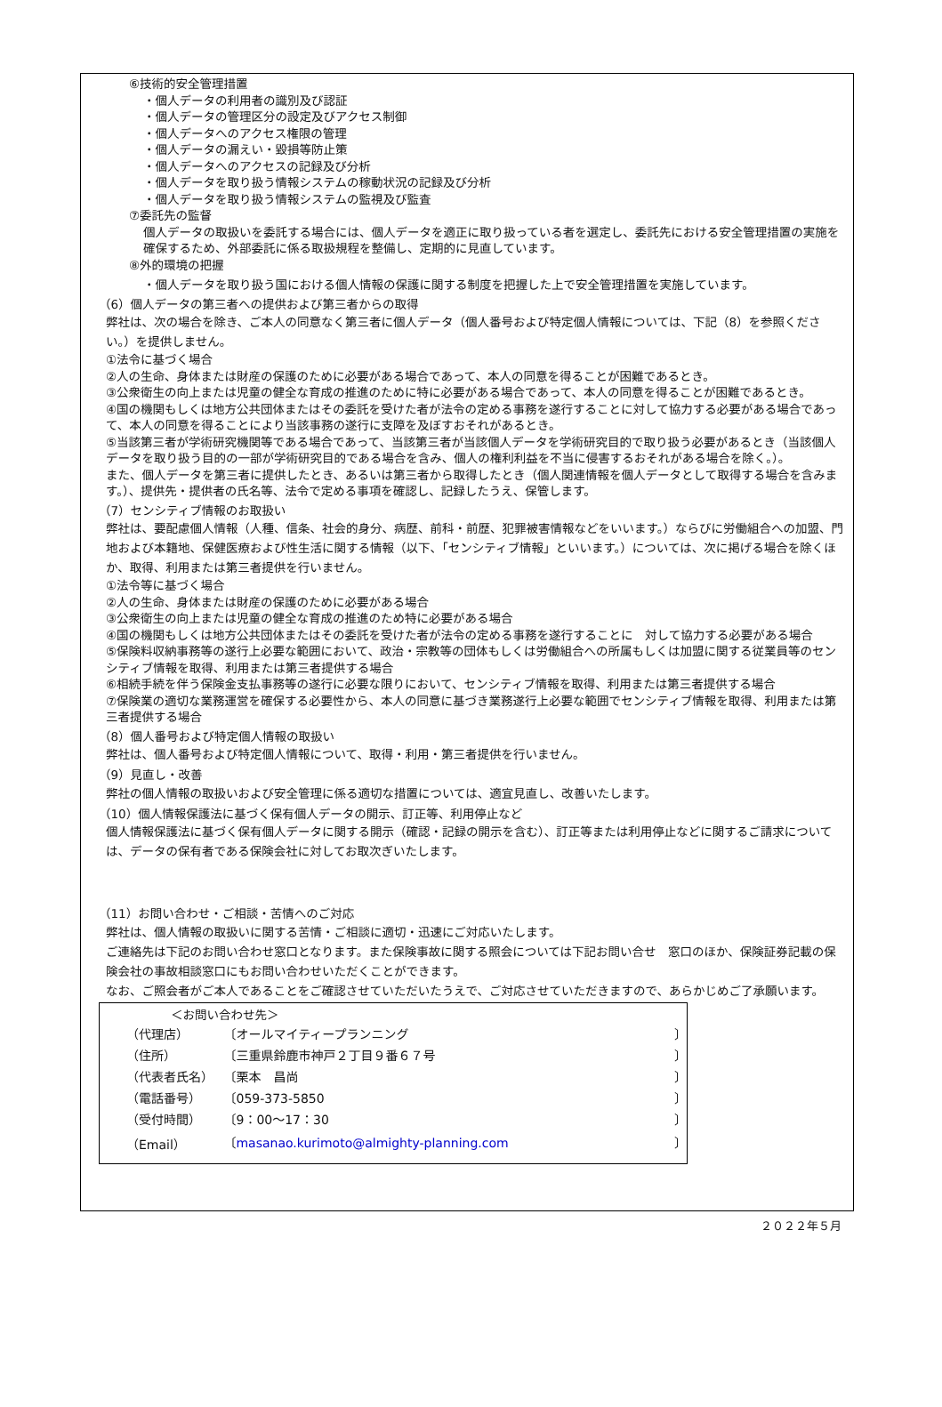⑥技術的安全管理措置
・個人データの利用者の識別及び認証
・個人データの管理区分の設定及びアクセス制御
・個人データへのアクセス権限の管理
・個人データの漏えい・毀損等防止策
・個人データへのアクセスの記録及び分析
・個人データを取り扱う情報システムの稼動状況の記録及び分析
・個人データを取り扱う情報システムの監視及び監査
⑦委託先の監督
個人データの取扱いを委託する場合には、個人データを適正に取り扱っている者を選定し、委託先における安全管理措置の実施を確保するため、外部委託に係る取扱規程を整備し、定期的に見直しています。
⑧外的環境の把握
・個人データを取り扱う国における個人情報の保護に関する制度を把握した上で安全管理措置を実施しています。
（6）個人データの第三者への提供および第三者からの取得
弊社は、次の場合を除き、ご本人の同意なく第三者に個人データ（個人番号および特定個人情報については、下記（8）を参照ください。）を提供しません。
①法令に基づく場合
②人の生命、身体または財産の保護のために必要がある場合であって、本人の同意を得ることが困難であるとき。
③公衆衛生の向上または児童の健全な育成の推進のために特に必要がある場合であって、本人の同意を得ることが困難であるとき。
④国の機関もしくは地方公共団体またはその委託を受けた者が法令の定める事務を遂行することに対して協力する必要がある場合であって、本人の同意を得ることにより当該事務の遂行に支障を及ぼすおそれがあるとき。
⑤当該第三者が学術研究機関等である場合であって、当該第三者が当該個人データを学術研究目的で取り扱う必要があるとき（当該個人データを取り扱う目的の一部が学術研究目的である場合を含み、個人の権利利益を不当に侵害するおそれがある場合を除く。）。
また、個人データを第三者に提供したとき、あるいは第三者から取得したとき（個人関連情報を個人データとして取得する場合を含みます。）、提供先・提供者の氏名等、法令で定める事項を確認し、記録したうえ、保管します。
（7）センシティブ情報のお取扱い
弊社は、要配慮個人情報（人種、信条、社会的身分、病歴、前科・前歴、犯罪被害情報などをいいます。）ならびに労働組合への加盟、門地および本籍地、保健医療および性生活に関する情報（以下、「センシティブ情報」といいます。）については、次に掲げる場合を除くほか、取得、利用または第三者提供を行いません。
①法令等に基づく場合
②人の生命、身体または財産の保護のために必要がある場合
③公衆衛生の向上または児童の健全な育成の推進のため特に必要がある場合
④国の機関もしくは地方公共団体またはその委託を受けた者が法令の定める事務を遂行することに　対して協力する必要がある場合
⑤保険料収納事務等の遂行上必要な範囲において、政治・宗教等の団体もしくは労働組合への所属もしくは加盟に関する従業員等のセンシティブ情報を取得、利用または第三者提供する場合
⑥相続手続を伴う保険金支払事務等の遂行に必要な限りにおいて、センシティブ情報を取得、利用または第三者提供する場合
⑦保険業の適切な業務運営を確保する必要性から、本人の同意に基づき業務遂行上必要な範囲でセンシティブ情報を取得、利用または第三者提供する場合
（8）個人番号および特定個人情報の取扱い
弊社は、個人番号および特定個人情報について、取得・利用・第三者提供を行いません。
（9）見直し・改善
弊社の個人情報の取扱いおよび安全管理に係る適切な措置については、適宜見直し、改善いたします。
（10）個人情報保護法に基づく保有個人データの開示、訂正等、利用停止など
個人情報保護法に基づく保有個人データに関する開示（確認・記録の開示を含む）、訂正等または利用停止などに関するご請求については、データの保有者である保険会社に対してお取次ぎいたします。
（11）お問い合わせ・ご相談・苦情へのご対応
弊社は、個人情報の取扱いに関する苦情・ご相談に適切・迅速にご対応いたします。
ご連絡先は下記のお問い合わせ窓口となります。また保険事故に関する照会については下記お問い合せ　窓口のほか、保険証券記載の保険会社の事故相談窓口にもお問い合わせいただくことができます。
なお、ご照会者がご本人であることをご確認させていただいたうえで、ご対応させていただきますので、あらかじめご了承願います。
＜お問い合わせ先＞
| （代理店） | 〔オールマイティープランニング | 〕 |
| （住所） | 〔三重県鈴鹿市神戸２丁目９番６７号 | 〕 |
| （代表者氏名） | 〔栗本 昌尚 | 〕 |
| （電話番号） | 〔059-373-5850 | 〕 |
| （受付時間） | 〔9：00～17：30 | 〕 |
| （Email） | 〔 masanao.kurimoto@almighty-planning.com | 〕 |
２０２２年５月